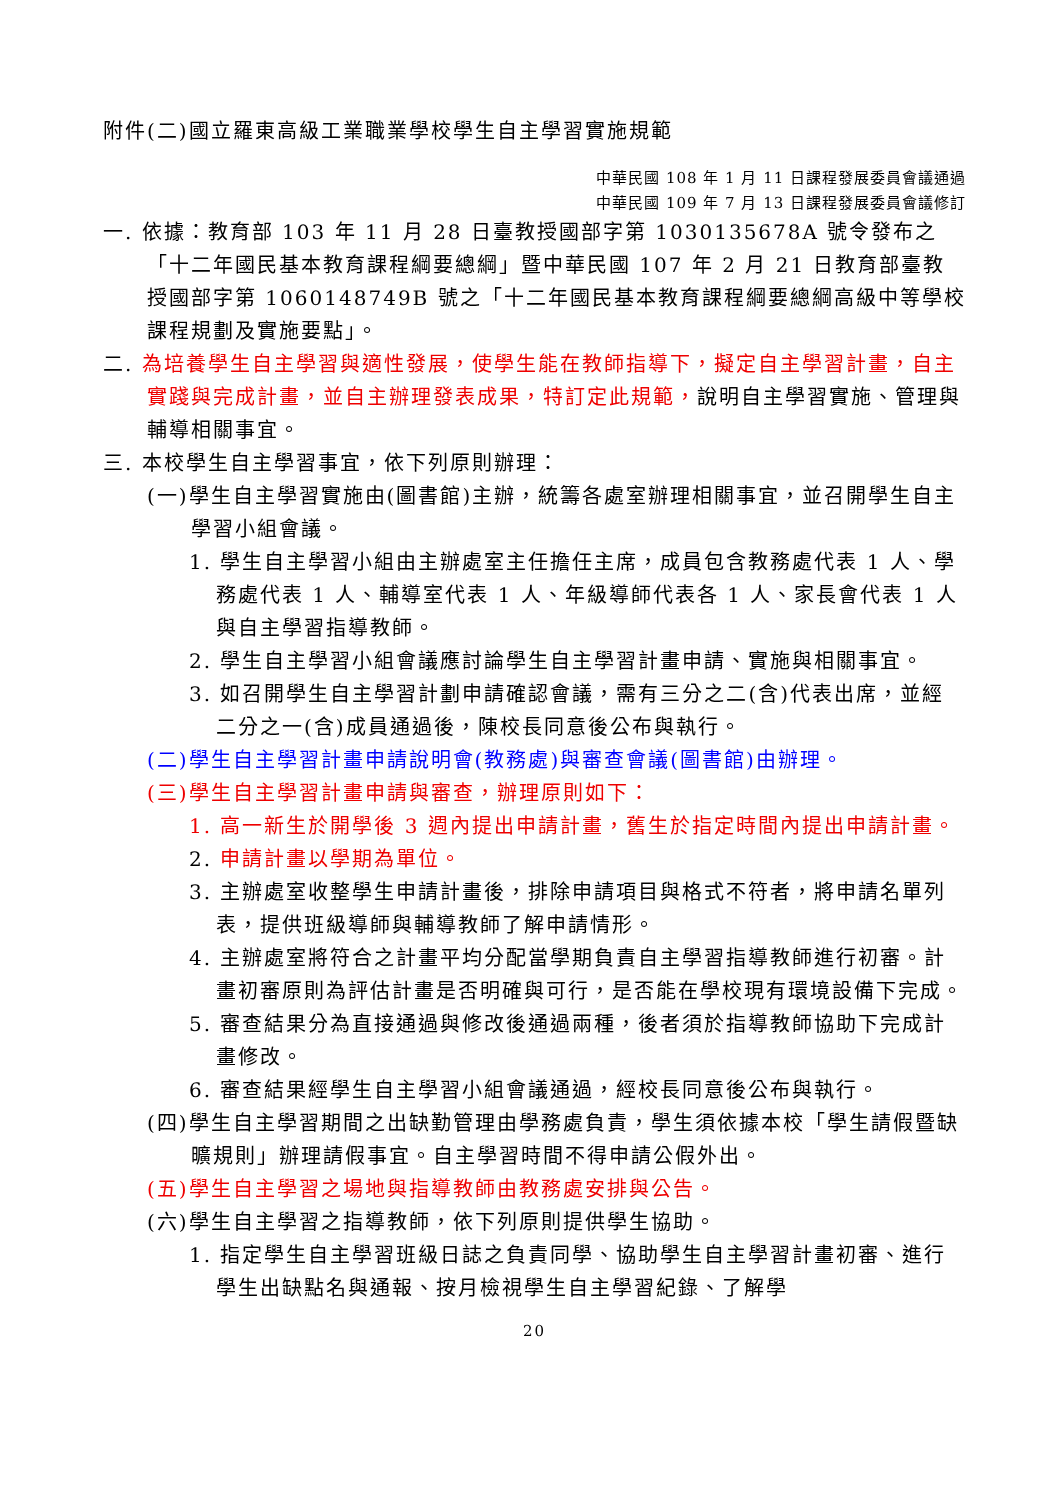附件(二)國立羅東高級工業職業學校學生自主學習實施規範
中華民國 108 年 1 月 11 日課程發展委員會議通過
中華民國 109 年 7 月 13 日課程發展委員會議修訂
一. 依據：教育部 103 年 11 月 28 日臺教授國部字第 1030135678A 號令發布之「十二年國民基本教育課程綱要總綱」暨中華民國 107 年 2 月 21 日教育部臺教授國部字第 1060148749B 號之「十二年國民基本教育課程綱要總綱高級中等學校課程規劃及實施要點」。
二. 為培養學生自主學習與適性發展，使學生能在教師指導下，擬定自主學習計畫，自主實踐與完成計畫，並自主辦理發表成果，特訂定此規範，說明自主學習實施、管理與輔導相關事宜。
三. 本校學生自主學習事宜，依下列原則辦理：
(一)學生自主學習實施由(圖書館)主辦，統籌各處室辦理相關事宜，並召開學生自主學習小組會議。
1. 學生自主學習小組由主辦處室主任擔任主席，成員包含教務處代表 1 人、學務處代表 1 人、輔導室代表 1 人、年級導師代表各 1 人、家長會代表 1 人與自主學習指導教師。
2. 學生自主學習小組會議應討論學生自主學習計畫申請、實施與相關事宜。
3. 如召開學生自主學習計劃申請確認會議，需有三分之二(含)代表出席，並經二分之一(含)成員通過後，陳校長同意後公布與執行。
(二)學生自主學習計畫申請說明會(教務處)與審查會議(圖書館)由辦理。
(三)學生自主學習計畫申請與審查，辦理原則如下：
1. 高一新生於開學後 3 週內提出申請計畫，舊生於指定時間內提出申請計畫。
2. 申請計畫以學期為單位。
3. 主辦處室收整學生申請計畫後，排除申請項目與格式不符者，將申請名單列表，提供班級導師與輔導教師了解申請情形。
4. 主辦處室將符合之計畫平均分配當學期負責自主學習指導教師進行初審。計畫初審原則為評估計畫是否明確與可行，是否能在學校現有環境設備下完成。
5. 審查結果分為直接通過與修改後通過兩種，後者須於指導教師協助下完成計畫修改。
6. 審查結果經學生自主學習小組會議通過，經校長同意後公布與執行。
(四)學生自主學習期間之出缺勤管理由學務處負責，學生須依據本校「學生請假暨缺曠規則」辦理請假事宜。自主學習時間不得申請公假外出。
(五)學生自主學習之場地與指導教師由教務處安排與公告。
(六)學生自主學習之指導教師，依下列原則提供學生協助。
1. 指定學生自主學習班級日誌之負責同學、協助學生自主學習計畫初審、進行學生出缺點名與通報、按月檢視學生自主學習紀錄、了解學
20